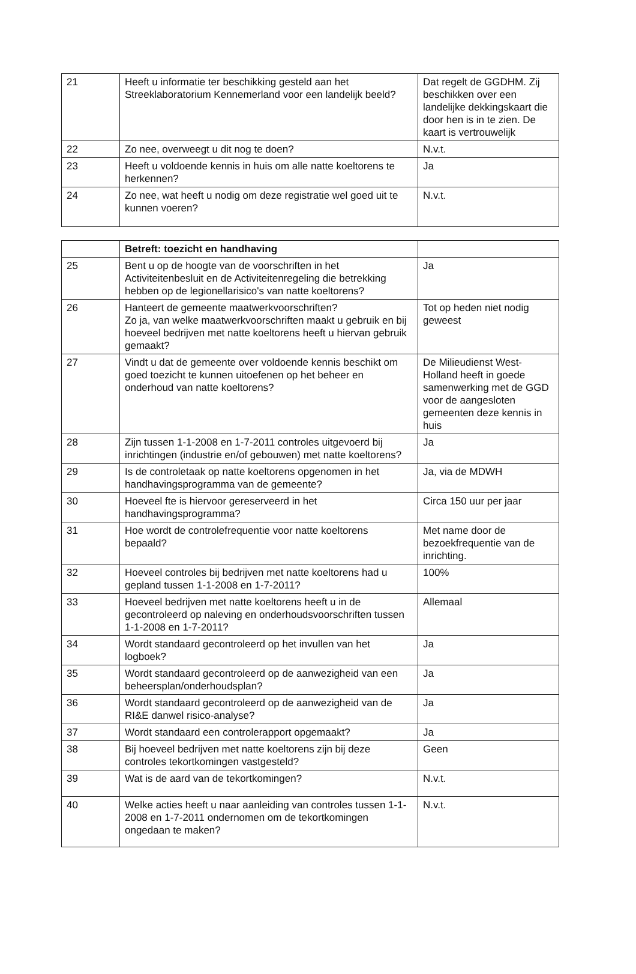| 21 | Heeft u informatie ter beschikking gesteld aan het Streeklaboratorium Kennemerland voor een landelijk beeld? | Dat regelt de GGDHM. Zij beschikken over een landelijke dekkingskaart die door hen is in te zien. De kaart is vertrouwelijk |
| 22 | Zo nee, overweegt u dit nog te doen? | N.v.t. |
| 23 | Heeft u voldoende kennis in huis om alle natte koeltorens te herkennen? | Ja |
| 24 | Zo nee, wat heeft u nodig om deze registratie wel goed uit te kunnen voeren? | N.v.t. |
| | Betreft: toezicht en handhaving | |
| 25 | Bent u op de hoogte van de voorschriften in het Activiteitenbesluit en de Activiteitenregeling die betrekking hebben op de legionellarisico's van natte koeltorens? | Ja |
| 26 | Hanteert de gemeente maatwerkvoorschriften? Zo ja, van welke maatwerkvoorschriften maakt u gebruik en bij hoeveel bedrijven met natte koeltorens heeft u hiervan gebruik gemaakt? | Tot op heden niet nodig geweest |
| 27 | Vindt u dat de gemeente over voldoende kennis beschikt om goed toezicht te kunnen uitoefenen op het beheer en onderhoud van natte koeltorens? | De Milieudienst West-Holland heeft in goede samenwerking met de GGD voor de aangesloten gemeenten deze kennis in huis |
| 28 | Zijn tussen 1-1-2008 en 1-7-2011 controles uitgevoerd bij inrichtingen (industrie en/of gebouwen) met natte koeltorens? | Ja |
| 29 | Is de controletaak op natte koeltorens opgenomen in het handhavingsprogramma van de gemeente? | Ja, via de MDWH |
| 30 | Hoeveel fte is hiervoor gereserveerd in het handhavingsprogramma? | Circa 150 uur per jaar |
| 31 | Hoe wordt de controlefrequentie voor natte koeltorens bepaald? | Met name door de bezoekfrequentie van de inrichting. |
| 32 | Hoeveel controles bij bedrijven met natte koeltorens had u gepland tussen 1-1-2008 en 1-7-2011? | 100% |
| 33 | Hoeveel bedrijven met natte koeltorens heeft u in de gecontroleerd op naleving en onderhoudsvoorschriften tussen 1-1-2008 en 1-7-2011? | Allemaal |
| 34 | Wordt standaard gecontroleerd op het invullen van het logboek? | Ja |
| 35 | Wordt standaard gecontroleerd op de aanwezigheid van een beheersplan/onderhoudsplan? | Ja |
| 36 | Wordt standaard gecontroleerd op de aanwezigheid van de RI&E danwel risico-analyse? | Ja |
| 37 | Wordt standaard een controlerapport opgemaakt? | Ja |
| 38 | Bij hoeveel bedrijven met natte koeltorens zijn bij deze controles tekortkomingen vastgesteld? | Geen |
| 39 | Wat is de aard van de tekortkomingen? | N.v.t. |
| 40 | Welke acties heeft u naar aanleiding van controles tussen 1-1-2008 en 1-7-2011 ondernomen om de tekortkomingen ongedaan te maken? | N.v.t. |